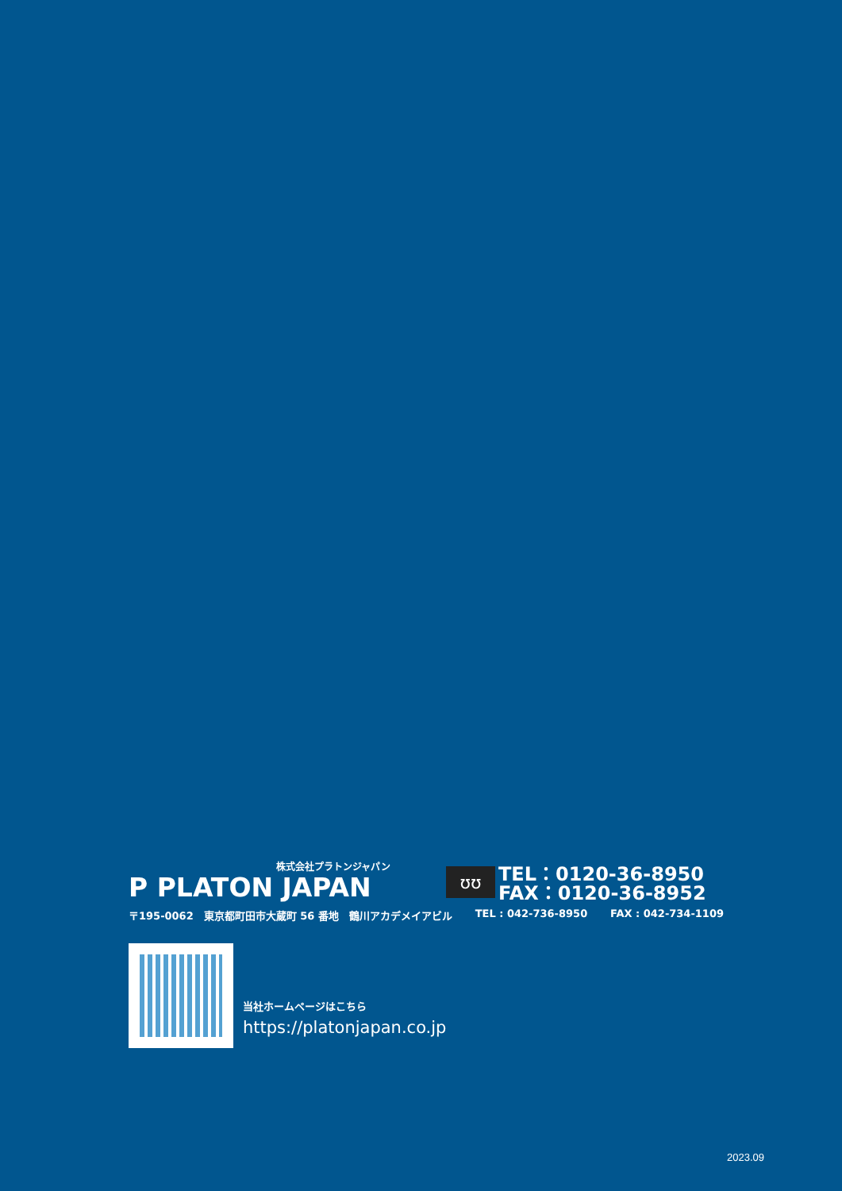株式会社プラトンジャパン
P PLATON JAPAN
ʊʊ
TEL：0120-36-8950
FAX：0120-36-8952
〒195-0062　東京都町田市大蔵町 56 番地　鶴川アカデメイアビル TEL : 042-736-8950 FAX : 042-734-1109
当社ホームページはこちら
https://platonjapan.co.jp
2023.09